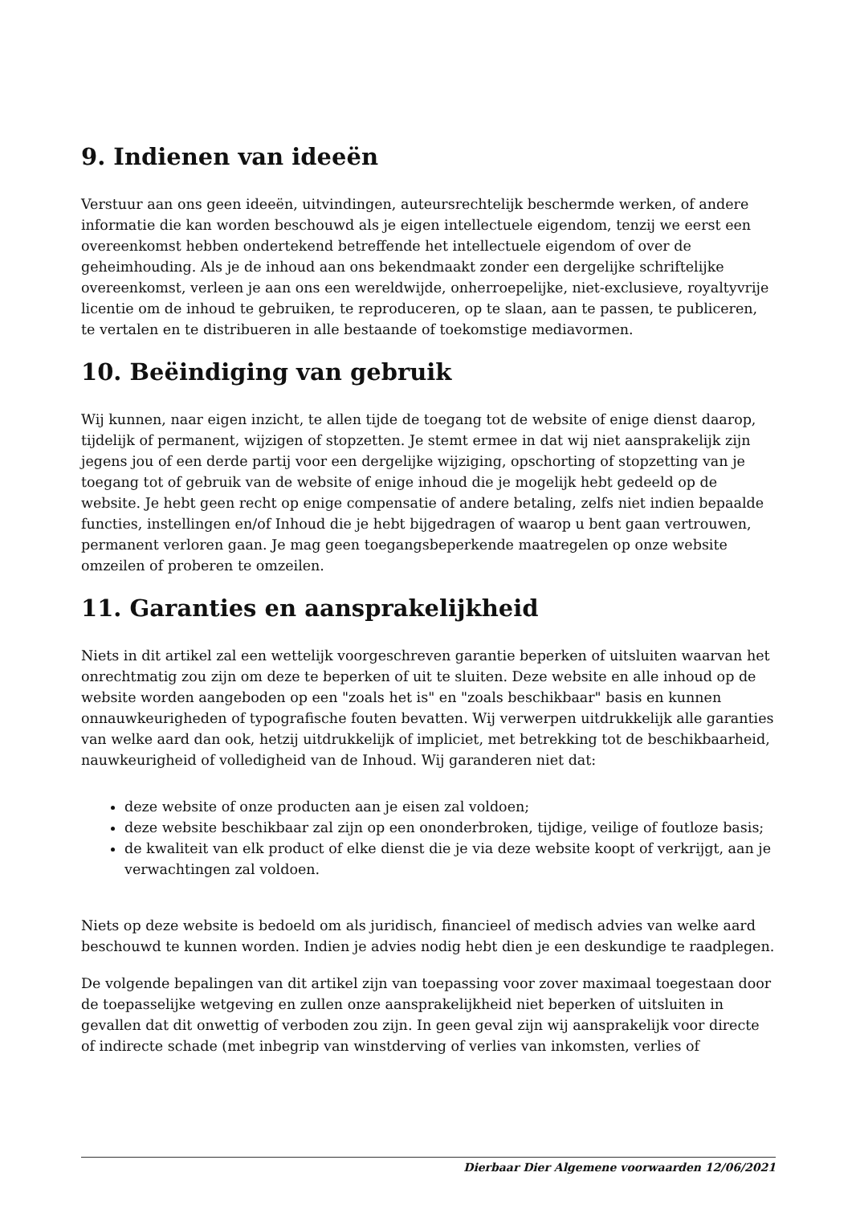9. Indienen van ideeën
Verstuur aan ons geen ideeën, uitvindingen, auteursrechtelijk beschermde werken, of andere informatie die kan worden beschouwd als je eigen intellectuele eigendom, tenzij we eerst een overeenkomst hebben ondertekend betreffende het intellectuele eigendom of over de geheimhouding. Als je de inhoud aan ons bekendmaakt zonder een dergelijke schriftelijke overeenkomst, verleen je aan ons een wereldwijde, onherroepelijke, niet-exclusieve, royaltyvrije licentie om de inhoud te gebruiken, te reproduceren, op te slaan, aan te passen, te publiceren, te vertalen en te distribueren in alle bestaande of toekomstige mediavormen.
10. Beëindiging van gebruik
Wij kunnen, naar eigen inzicht, te allen tijde de toegang tot de website of enige dienst daarop, tijdelijk of permanent, wijzigen of stopzetten. Je stemt ermee in dat wij niet aansprakelijk zijn jegens jou of een derde partij voor een dergelijke wijziging, opschorting of stopzetting van je toegang tot of gebruik van de website of enige inhoud die je mogelijk hebt gedeeld op de website. Je hebt geen recht op enige compensatie of andere betaling, zelfs niet indien bepaalde functies, instellingen en/of Inhoud die je hebt bijgedragen of waarop u bent gaan vertrouwen, permanent verloren gaan. Je mag geen toegangsbeperkende maatregelen op onze website omzeilen of proberen te omzeilen.
11. Garanties en aansprakelijkheid
Niets in dit artikel zal een wettelijk voorgeschreven garantie beperken of uitsluiten waarvan het onrechtmatig zou zijn om deze te beperken of uit te sluiten. Deze website en alle inhoud op de website worden aangeboden op een "zoals het is" en "zoals beschikbaar" basis en kunnen onnauwkeurigheden of typografische fouten bevatten. Wij verwerpen uitdrukkelijk alle garanties van welke aard dan ook, hetzij uitdrukkelijk of impliciet, met betrekking tot de beschikbaarheid, nauwkeurigheid of volledigheid van de Inhoud. Wij garanderen niet dat:
deze website of onze producten aan je eisen zal voldoen;
deze website beschikbaar zal zijn op een ononderbroken, tijdige, veilige of foutloze basis;
de kwaliteit van elk product of elke dienst die je via deze website koopt of verkrijgt, aan je verwachtingen zal voldoen.
Niets op deze website is bedoeld om als juridisch, financieel of medisch advies van welke aard beschouwd te kunnen worden. Indien je advies nodig hebt dien je een deskundige te raadplegen.
De volgende bepalingen van dit artikel zijn van toepassing voor zover maximaal toegestaan door de toepasselijke wetgeving en zullen onze aansprakelijkheid niet beperken of uitsluiten in gevallen dat dit onwettig of verboden zou zijn. In geen geval zijn wij aansprakelijk voor directe of indirecte schade (met inbegrip van winstderving of verlies van inkomsten, verlies of
Dierbaar Dier Algemene voorwaarden 12/06/2021